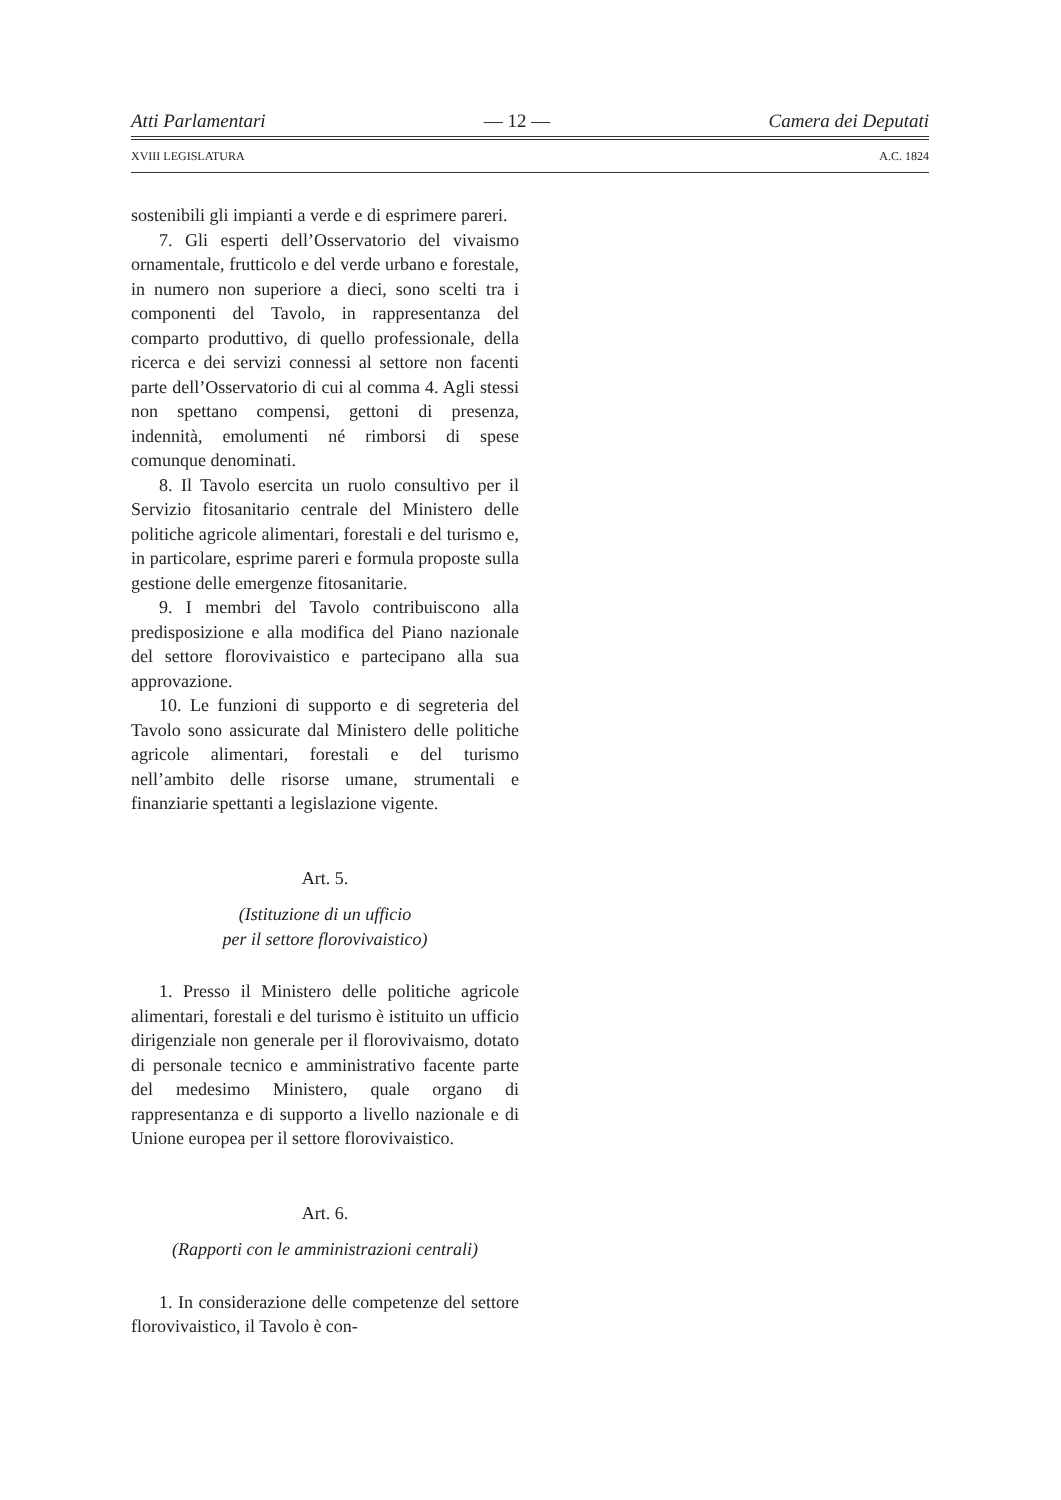Atti Parlamentari — 12 — Camera dei Deputati
XVIII LEGISLATURA A.C. 1824
sostenibili gli impianti a verde e di esprimere pareri.
7. Gli esperti dell’Osservatorio del vivaismo ornamentale, frutticolo e del verde urbano e forestale, in numero non superiore a dieci, sono scelti tra i componenti del Tavolo, in rappresentanza del comparto produttivo, di quello professionale, della ricerca e dei servizi connessi al settore non facenti parte dell’Osservatorio di cui al comma 4. Agli stessi non spettano compensi, gettoni di presenza, indennità, emolumenti né rimborsi di spese comunque denominati.
8. Il Tavolo esercita un ruolo consultivo per il Servizio fitosanitario centrale del Ministero delle politiche agricole alimentari, forestali e del turismo e, in particolare, esprime pareri e formula proposte sulla gestione delle emergenze fitosanitarie.
9. I membri del Tavolo contribuiscono alla predisposizione e alla modifica del Piano nazionale del settore florovivaistico e partecipano alla sua approvazione.
10. Le funzioni di supporto e di segreteria del Tavolo sono assicurate dal Ministero delle politiche agricole alimentari, forestali e del turismo nell’ambito delle risorse umane, strumentali e finanziarie spettanti a legislazione vigente.
Art. 5.
(Istituzione di un ufficio
per il settore florovivaistico)
1. Presso il Ministero delle politiche agricole alimentari, forestali e del turismo è istituito un ufficio dirigenziale non generale per il florovivaismo, dotato di personale tecnico e amministrativo facente parte del medesimo Ministero, quale organo di rappresentanza e di supporto a livello nazionale e di Unione europea per il settore florovivaistico.
Art. 6.
(Rapporti con le amministrazioni centrali)
1. In considerazione delle competenze del settore florovivaistico, il Tavolo è con-